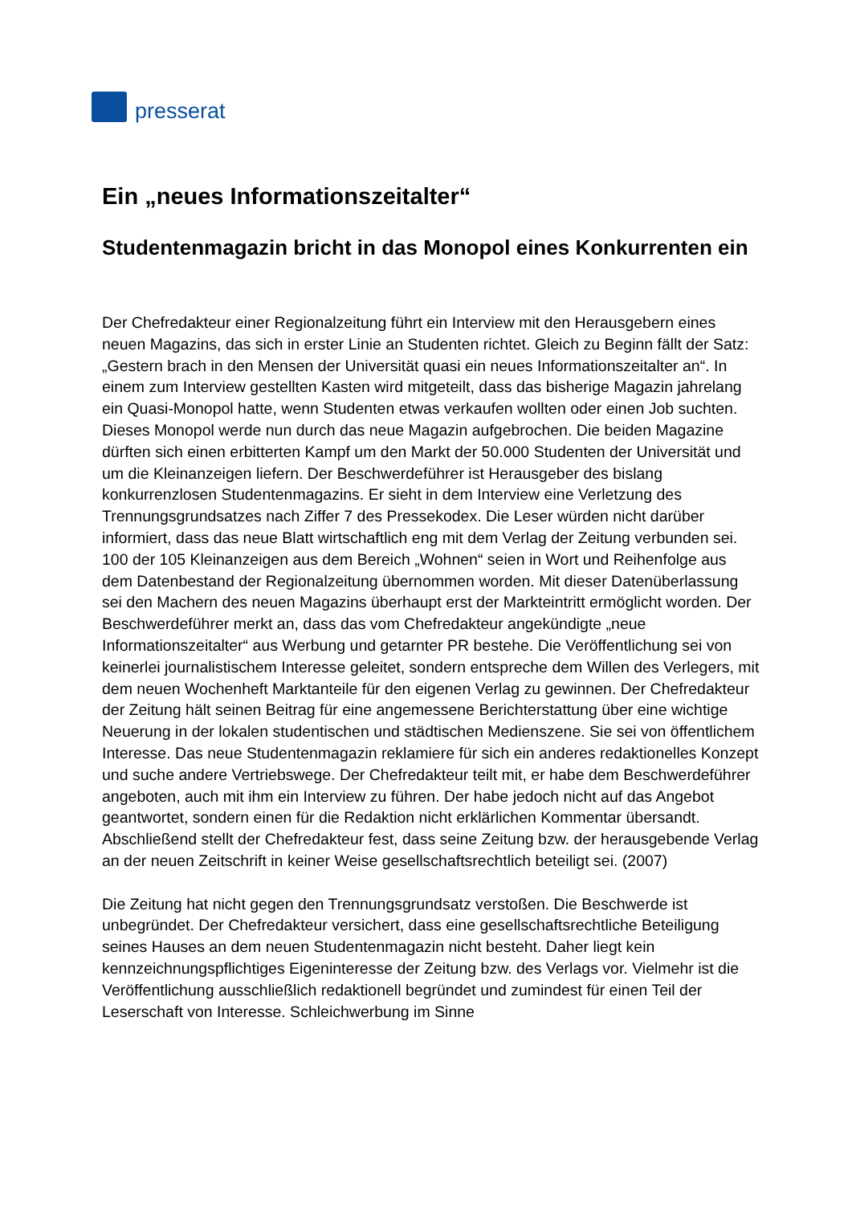presserat
Ein „neues Informationszeitalter“
Studentenmagazin bricht in das Monopol eines Konkurrenten ein
Der Chefredakteur einer Regionalzeitung führt ein Interview mit den Herausgebern eines neuen Magazins, das sich in erster Linie an Studenten richtet. Gleich zu Beginn fällt der Satz: „Gestern brach in den Mensen der Universität quasi ein neues Informationszeitalter an“. In einem zum Interview gestellten Kasten wird mitgeteilt, dass das bisherige Magazin jahrelang ein Quasi-Monopol hatte, wenn Studenten etwas verkaufen wollten oder einen Job suchten. Dieses Monopol werde nun durch das neue Magazin aufgebrochen. Die beiden Magazine dürften sich einen erbitterten Kampf um den Markt der 50.000 Studenten der Universität und um die Kleinanzeigen liefern. Der Beschwerdeführer ist Herausgeber des bislang konkurrenzlosen Studentenmagazins. Er sieht in dem Interview eine Verletzung des Trennungsgrundsatzes nach Ziffer 7 des Pressekodex. Die Leser würden nicht darüber informiert, dass das neue Blatt wirtschaftlich eng mit dem Verlag der Zeitung verbunden sei. 100 der 105 Kleinanzeigen aus dem Bereich „Wohnen“ seien in Wort und Reihenfolge aus dem Datenbestand der Regionalzeitung übernommen worden. Mit dieser Datenüberlassung sei den Machern des neuen Magazins überhaupt erst der Markteintritt ermöglicht worden. Der Beschwerdeführer merkt an, dass das vom Chefredakteur angekündigte „neue Informationszeitalter“ aus Werbung und getarnter PR bestehe. Die Veröffentlichung sei von keinerlei journalistischem Interesse geleitet, sondern entspreche dem Willen des Verlegers, mit dem neuen Wochenheft Marktanteile für den eigenen Verlag zu gewinnen. Der Chefredakteur der Zeitung hält seinen Beitrag für eine angemessene Berichterstattung über eine wichtige Neuerung in der lokalen studentischen und städtischen Medienszene. Sie sei von öffentlichem Interesse. Das neue Studentenmagazin reklamiere für sich ein anderes redaktionelles Konzept und suche andere Vertriebswege. Der Chefredakteur teilt mit, er habe dem Beschwerdeführer angeboten, auch mit ihm ein Interview zu führen. Der habe jedoch nicht auf das Angebot geantwortet, sondern einen für die Redaktion nicht erklärlichen Kommentar übersandt. Abschließend stellt der Chefredakteur fest, dass seine Zeitung bzw. der herausgebende Verlag an der neuen Zeitschrift in keiner Weise gesellschaftsrechtlich beteiligt sei. (2007)
Die Zeitung hat nicht gegen den Trennungsgrundsatz verstoßen. Die Beschwerde ist unbegründet. Der Chefredakteur versichert, dass eine gesellschaftsrechtliche Beteiligung seines Hauses an dem neuen Studentenmagazin nicht besteht. Daher liegt kein kennzeichnungspflichtiges Eigeninteresse der Zeitung bzw. des Verlags vor. Vielmehr ist die Veröffentlichung ausschließlich redaktionell begründet und zumindest für einen Teil der Leserschaft von Interesse. Schleichwerbung im Sinne